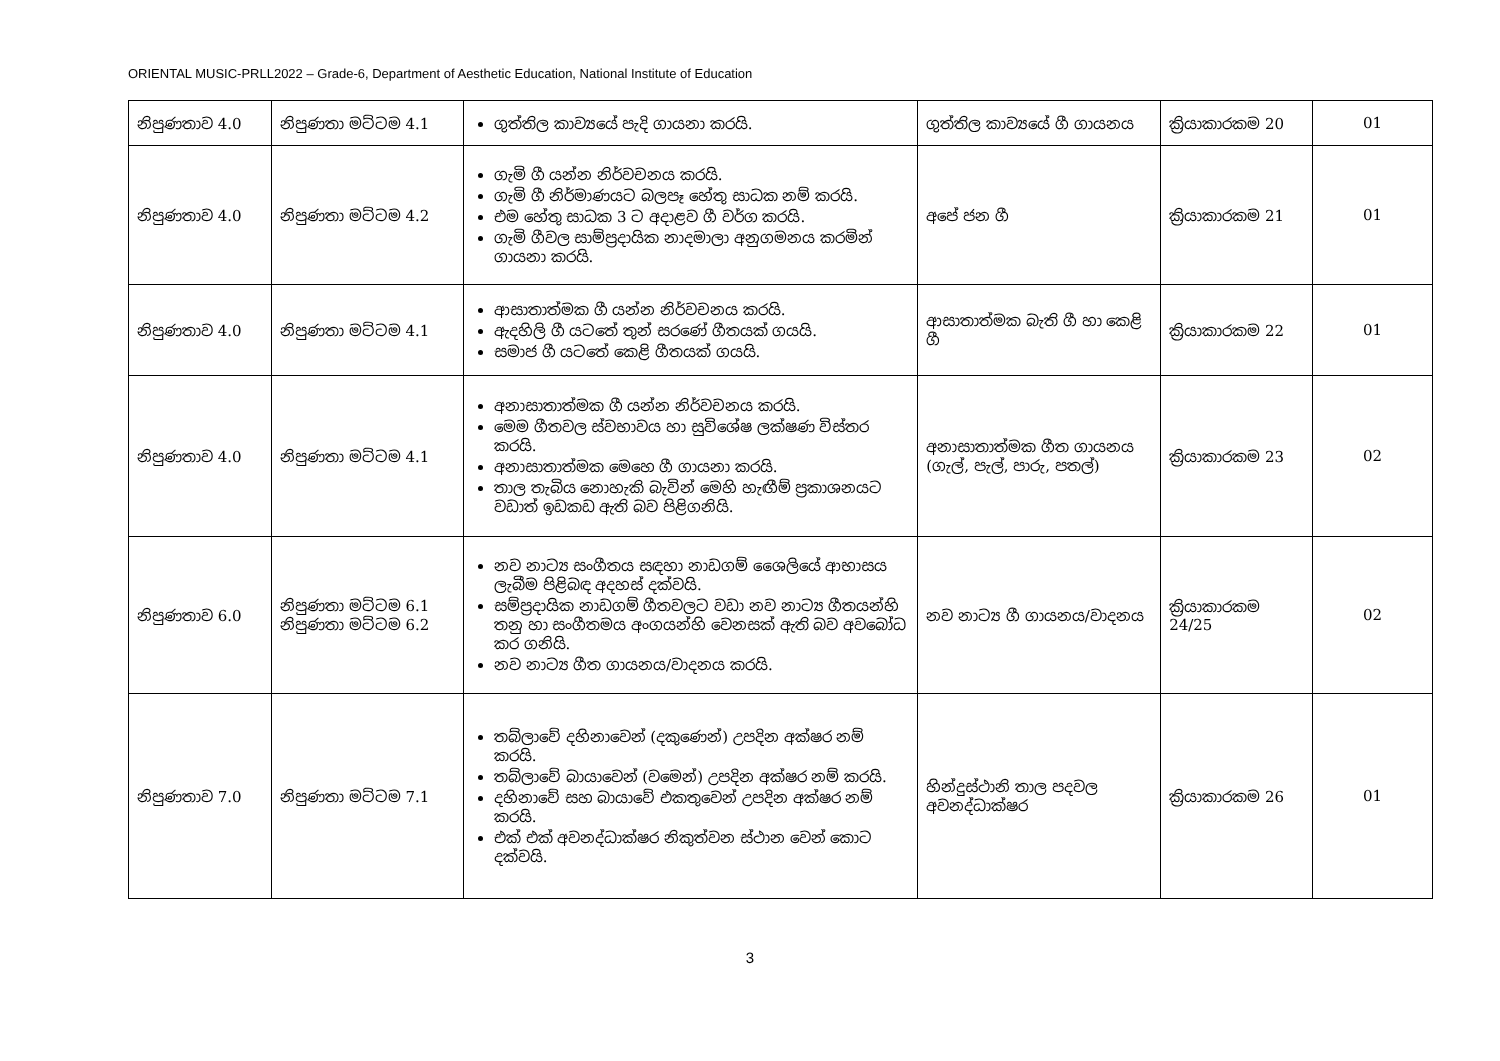ORIENTAL MUSIC-PRLL2022 – Grade-6, Department of Aesthetic Education, National Institute of Education
| නිපුණතාව 4.0 | නිපුණතා මට්ටම 4.1 | ගුත්තිල කාව්‍යයේ පැදි ගායනා කරයි. | ගුත්තිල කාව්‍යයේ ගී ගායනය | ක්‍රියාකාරකම 20 | 01 |
| නිපුණතාව 4.0 | නිපුණතා මට්ටම 4.2 | ගැමි ගී යන්න නිර්වචනය කරයි. ගැමි ගී නිර්මාණයට බලපෑ හේතු සාධක නම් කරයි. එම හේතු සාධක 3 ට අදාළව ගී වර්ග කරයි. ගැමි ගීවල සාම්ප්‍රදායික නාදමාලා අනුගමනය කරමින් ගායනා කරයි. | අපේ ජන ගී | ක්‍රියාකාරකම 21 | 01 |
| නිපුණතාව 4.0 | නිපුණතා මට්ටම 4.1 | ආසාතාත්මක ගී යන්න නිර්වචනය කරයි. ඇදහිලි ගී යටතේ තුන් සරණේ ගීතයක් ගයයි. සමාජ ගී යටතේ කෙළි ගීතයක් ගයයි. | ආසාතාත්මක බැති ගී හා කෙළි ගී | ක්‍රියාකාරකම 22 | 01 |
| නිපුණතාව 4.0 | නිපුණතා මට්ටම 4.1 | අනාසාතාත්මක ගී යන්න නිර්වචනය කරයි. මෙම ගීතවල ස්වභාවය හා සුවිශේෂ ලක්ෂණ විස්තර කරයි. අනාසාතාත්මක මෙහෙ ගී ගායනා කරයි. තාල තැබිය නොහැකි බැවින් මෙහි හැඟීම් ප්‍රකාශනයට වඩාත් ඉඩකඩ ඇති බව පිළිගනියි. | අනාසාතාත්මක ගීත ගායනය (ගැල්, පැල්, පාරු, පතල්) | ක්‍රියාකාරකම 23 | 02 |
| නිපුණතාව 6.0 | නිපුණතා මට්ටම 6.1 නිපුණතා මට්ටම 6.2 | නව නාට්‍ය සංගීතය සඳහා නාඩගම් ශෛලියේ ආභාසය ලැබීම පිළිබඳ අදහස් දක්වයි. සම්ප්‍රදායික නාඩගම් ගීතවලට වඩා නව නාට්‍ය ගීතයන්හි තනු හා සංගීතමය අංගයන්හි වෙනසක් ඇති බව අවබෝධ කර ගනියි. නව නාට්‍ය ගීත ගායනය/වාදනය කරයි. | නව නාට්‍ය ගී ගායනය/වාදනය | ක්‍රියාකාරකම 24/25 | 02 |
| නිපුණතාව 7.0 | නිපුණතා මට්ටම 7.1 | තබ්ලාවේ දහිනාවෙන් (දකුණෙන්) උපදින අක්ෂර නම් කරයි. තබ්ලාවේ බායාවෙන් (වමෙන්) උපදින අක්ෂර නම් කරයි. දහිනාවේ සහ බායාවේ එකතුවෙන් උපදින අක්ෂර නම් කරයි. එක් එක් අවනද්ධාක්ෂර නිකුත්වන ස්ථාන වෙන් කොට දක්වයි. | හින්දුස්ථානි තාල පදවල අවනද්ධාක්ෂර | ක්‍රියාකාරකම 26 | 01 |
3